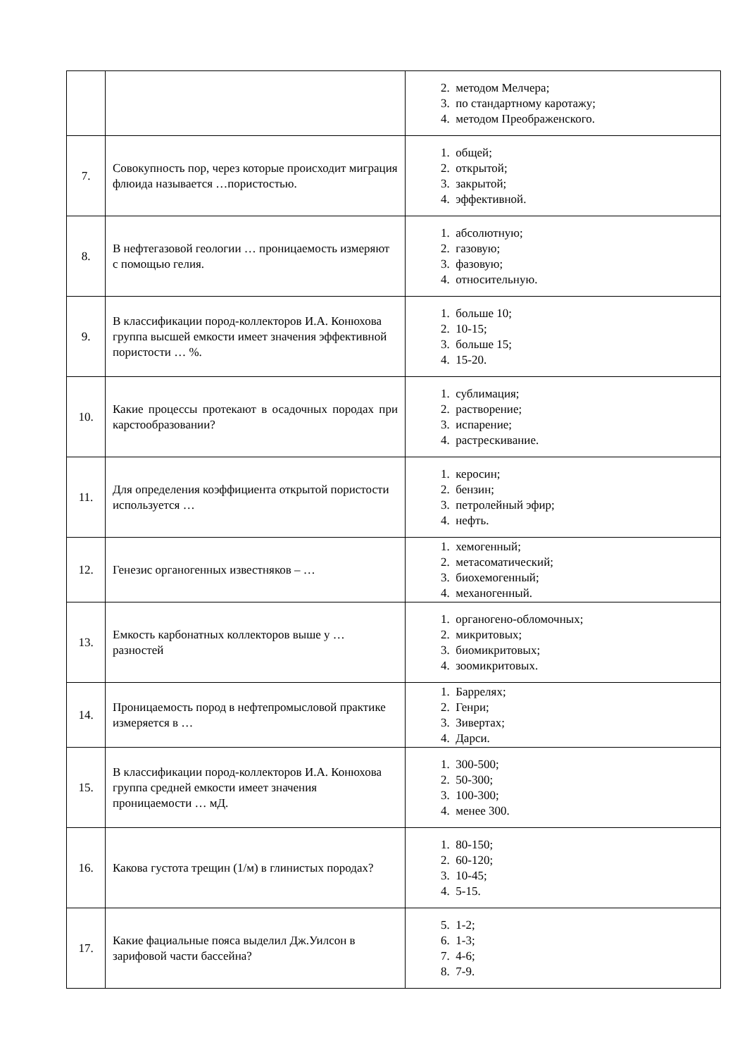| | | 2. методом Мелчера; 3. по стандартному каротажу; 4. методом Преображенского. |
| 7. | Совокупность пор, через которые происходит миграция флюида называется …пористостью. | 1. общей; 2. открытой; 3. закрытой; 4. эффективной. |
| 8. | В нефтегазовой геологии … проницаемость измеряют с помощью гелия. | 1. абсолютную; 2. газовую; 3. фазовую; 4. относительную. |
| 9. | В классификации пород-коллекторов И.А. Конюхова группа высшей емкости имеет значения эффективной пористости … %. | 1. больше 10; 2. 10-15; 3. больше 15; 4. 15-20. |
| 10. | Какие процессы протекают в осадочных породах при карстообразовании? | 1. сублимация; 2. растворение; 3. испарение; 4. растрескивание. |
| 11. | Для определения коэффициента открытой пористости используется … | 1. керосин; 2. бензин; 3. петролейный эфир; 4. нефть. |
| 12. | Генезис органогенных известняков – … | 1. хемогенный; 2. метасоматический; 3. биохемогенный; 4. механогенный. |
| 13. | Емкость карбонатных коллекторов выше у … разностей | 1. органогено-обломочных; 2. микритовых; 3. биомикритовых; 4. зоомикритовых. |
| 14. | Проницаемость пород в нефтепромысловой практике измеряется в … | 1. Баррелях; 2. Генри; 3. Зивертах; 4. Дарси. |
| 15. | В классификации пород-коллекторов И.А. Конюхова группа средней емкости имеет значения проницаемости … мД. | 1. 300-500; 2. 50-300; 3. 100-300; 4. менее 300. |
| 16. | Какова густота трещин (1/м) в глинистых породах? | 1. 80-150; 2. 60-120; 3. 10-45; 4. 5-15. |
| 17. | Какие фациальные пояса выделил Дж.Уилсон в зарифовой части бассейна? | 5. 1-2; 6. 1-3; 7. 4-6; 8. 7-9. |